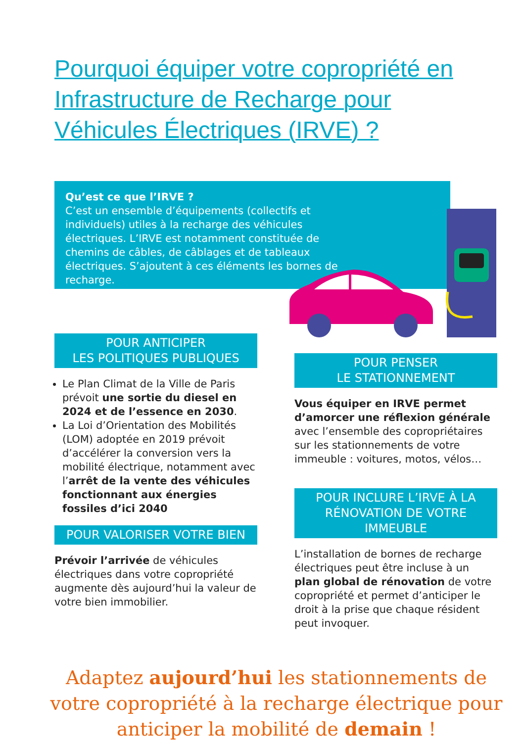Pourquoi équiper votre copropriété en Infrastructure de Recharge pour Véhicules Électriques (IRVE) ?
Qu’est ce que l’IRVE ?
C’est un ensemble d’équipements (collectifs et individuels) utiles à la recharge des véhicules électriques. L’IRVE est notamment constituée de chemins de câbles, de câblages et de tableaux électriques. S’ajoutent à ces éléments les bornes de recharge.
POUR ANTICIPER
LES POLITIQUES PUBLIQUES
Le Plan Climat de la Ville de Paris prévoit une sortie du diesel en 2024 et de l’essence en 2030.
La Loi d’Orientation des Mobilités (LOM) adoptée en 2019 prévoit d’accélérer la conversion vers la mobilité électrique, notamment avec l’arrêt de la vente des véhicules fonctionnant aux énergies fossiles d’ici 2040
POUR VALORISER VOTRE BIEN
Prévoir l’arrivée de véhicules électriques dans votre copropriété augmente dès aujourd’hui la valeur de votre bien immobilier.
POUR PENSER
LE STATIONNEMENT
Vous équiper en IRVE permet d’amorcer une réflexion générale avec l’ensemble des copropriétaires sur les stationnements de votre immeuble : voitures, motos, vélos…
POUR INCLURE L’IRVE À LA RÉNOVATION DE VOTRE IMMEUBLE
L’installation de bornes de recharge électriques peut être incluse à un plan global de rénovation de votre copropriété et permet d’anticiper le droit à la prise que chaque résident peut invoquer.
Adaptez aujourd’hui les stationnements de votre copropriété à la recharge électrique pour anticiper la mobilité de demain !